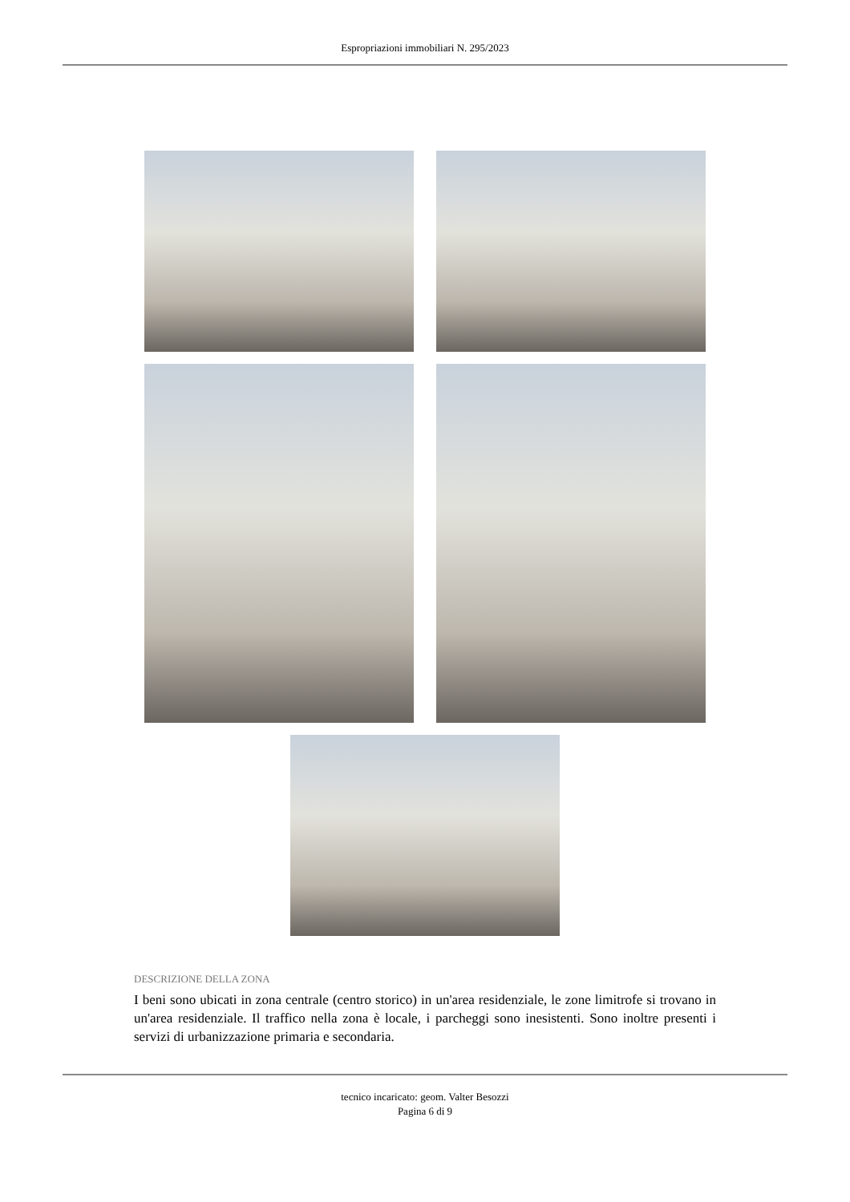Espropriazioni immobiliari N. 295/2023
DESCRIZIONE DELLA ZONA
I beni sono ubicati in zona centrale (centro storico) in un'area residenziale, le zone limitrofe si trovano in un'area residenziale. Il traffico nella zona è locale, i parcheggi sono inesistenti. Sono inoltre presenti i servizi di urbanizzazione primaria e secondaria.
tecnico incaricato: geom. Valter Besozzi
Pagina 6 di 9